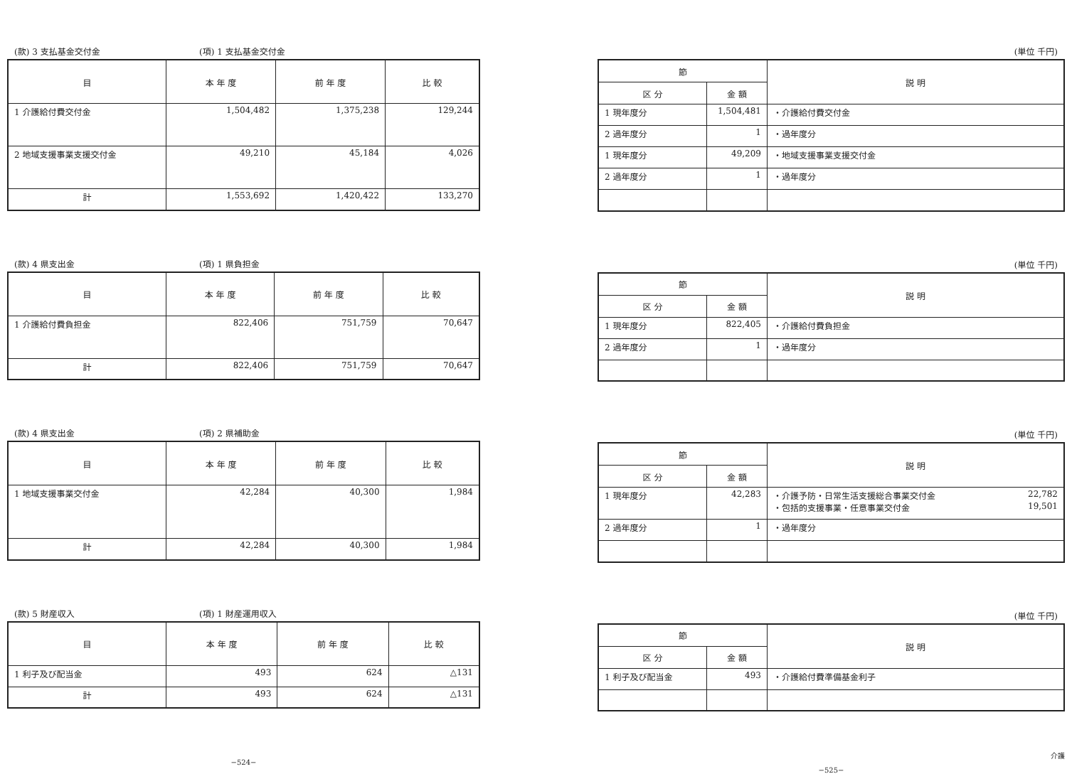(款) 3 支払基金交付金 (項) 1 支払基金交付金
| 目 | 本 年 度 | 前 年 度 | 比 較 |
| --- | --- | --- | --- |
| 1 介護給付費交付金 | 1,504,482 | 1,375,238 | 129,244 |
| 2 地域支援事業支援交付金 | 49,210 | 45,184 | 4,026 |
| 計 | 1,553,692 | 1,420,422 | 133,270 |
(款) 4 県支出金 (項) 1 県負担金
| 目 | 本 年 度 | 前 年 度 | 比 較 |
| --- | --- | --- | --- |
| 1 介護給付費負担金 | 822,406 | 751,759 | 70,647 |
| 計 | 822,406 | 751,759 | 70,647 |
(款) 4 県支出金 (項) 2 県補助金
| 目 | 本 年 度 | 前 年 度 | 比 較 |
| --- | --- | --- | --- |
| 1 地域支援事業交付金 | 42,284 | 40,300 | 1,984 |
| 計 | 42,284 | 40,300 | 1,984 |
(款) 5 財産収入 (項) 1 財産運用収入
| 目 | 本 年 度 | 前 年 度 | 比 較 |
| --- | --- | --- | --- |
| 1 利子及び配当金 | 493 | 624 | △131 |
| 計 | 493 | 624 | △131 |
−524−
(単位 千円)
| 節 | | 説 明 |
| --- | --- | --- |
| 区 分 | 金 額 | |
| 1 現年度分 | 1,504,481 | ・介護給付費交付金 |
| 2 過年度分 | 1 | ・過年度分 |
| 1 現年度分 | 49,209 | ・地域支援事業支援交付金 |
| 2 過年度分 | 1 | ・過年度分 |
(単位 千円)
| 節 | | 説 明 |
| --- | --- | --- |
| 区 分 | 金 額 | |
| 1 現年度分 | 822,405 | ・介護給付費負担金 |
| 2 過年度分 | 1 | ・過年度分 |
(単位 千円)
| 節 | | 説 明 |
| --- | --- | --- |
| 区 分 | 金 額 | |
| 1 現年度分 | 42,283 | ・介護予防・日常生活支援総合事業交付金 22,782 ・包括的支援事業・任意事業交付金 19,501 |
| 2 過年度分 | 1 | ・過年度分 |
(単位 千円)
| 節 | | 説 明 |
| --- | --- | --- |
| 区 分 | 金 額 | |
| 1 利子及び配当金 | 493 | ・介護給付費準備基金利子 |
介護
−525−